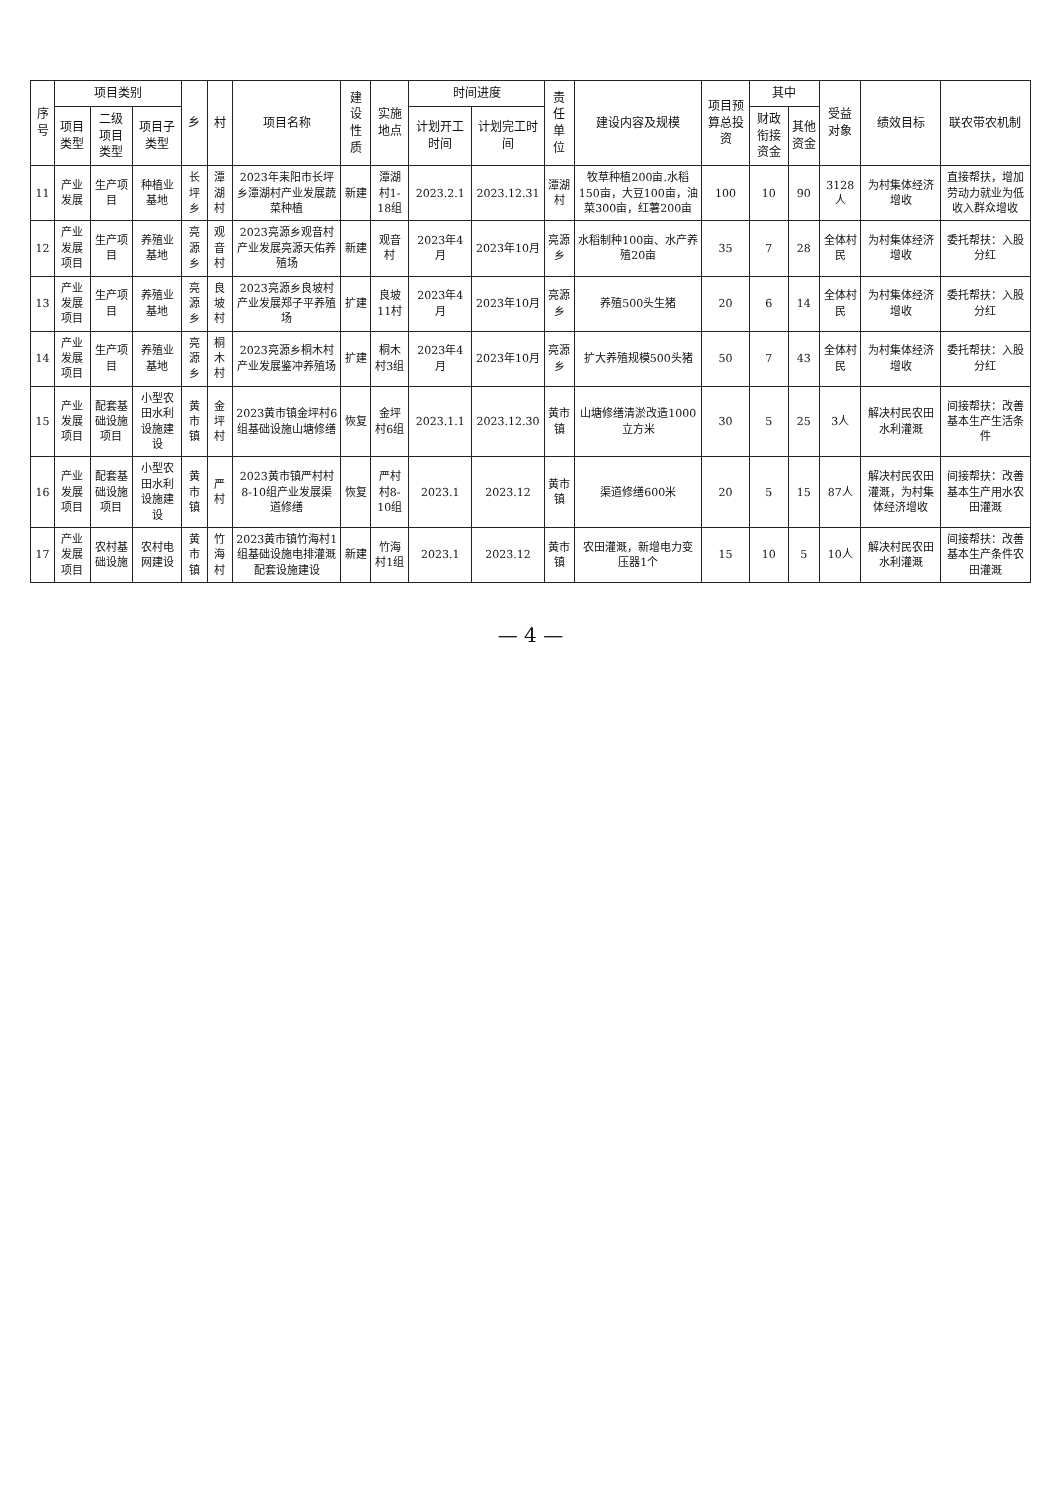| 序号 | 项目类别 | | | 乡 | 村 | 项目名称 | 建设性质 | 实施地点 | 时间进度 | | 责任单位 | 建设内容及规模 | 项目预算总投资 | 其中 | | 受益对象 | 绩效目标 | 联农带农机制 |
| --- | --- | --- | --- | --- | --- | --- | --- | --- | --- | --- | --- | --- | --- | --- | --- | --- | --- | --- |
| | 项目类型 | 二级项目类型 | 项目子类型 | | | | | | 计划开工时间 | 计划完工时间 | | | | 财政衔接资金 | 其他资金 | | | |
| 11 | 产业发展 | 生产项目 | 种植业基地 | 长坪乡 | 潭湖村 | 2023年耒阳市长坪乡潭湖村产业发展蔬菜种植 | 新建 | 潭湖村1-18组 | 2023.2.1 | 2023.12.31 | 潭湖村 | 牧草种植200亩.水稻150亩，大豆100亩，油菜300亩，红薯200亩 | 100 | 10 | 90 | 3128人 | 为村集体经济增收 | 直接帮扶，增加劳动力就业为低收入群众增收 |
| 12 | 产业发展项目 | 生产项目 | 养殖业基地 | 亮源乡 | 观音村 | 2023亮源乡观音村产业发展亮源天佑养殖场 | 新建 | 观音村 | 2023年4月 | 2023年10月 | 亮源乡 | 水稻制种100亩、水产养殖20亩 | 35 | 7 | 28 | 全体村民 | 为村集体经济增收 | 委托帮扶：入股分红 |
| 13 | 产业发展项目 | 生产项目 | 养殖业基地 | 亮源乡 | 良坡村 | 2023亮源乡良坡村产业发展郑子平养殖场 | 扩建 | 良坡11村 | 2023年4月 | 2023年10月 | 亮源乡 | 养殖500头生猪 | 20 | 6 | 14 | 全体村民 | 为村集体经济增收 | 委托帮扶：入股分红 |
| 14 | 产业发展项目 | 生产项目 | 养殖业基地 | 亮源乡 | 桐木村 | 2023亮源乡桐木村产业发展鉴冲养殖场 | 扩建 | 桐木村3组 | 2023年4月 | 2023年10月 | 亮源乡 | 扩大养殖规模500头猪 | 50 | 7 | 43 | 全体村民 | 为村集体经济增收 | 委托帮扶：入股分红 |
| 15 | 产业发展项目 | 配套基础设施项目 | 小型农田水利设施建设 | 黄市镇 | 金坪村 | 2023黄市镇金坪村6组基础设施山塘修缮 | 恢复 | 金坪村6组 | 2023.1.1 | 2023.12.30 | 黄市镇 | 山塘修缮清淤改造1000立方米 | 30 | 5 | 25 | 3人 | 解决村民农田水利灌溉 | 间接帮扶：改善基本生产生活条件 |
| 16 | 产业发展项目 | 配套基础设施项目 | 小型农田水利设施建设 | 黄市镇 | 严村 | 2023黄市镇严村村8-10组产业发展渠道修缮 | 恢复 | 严村村8-10组 | 2023.1 | 2023.12 | 黄市镇 | 渠道修缮600米 | 20 | 5 | 15 | 87人 | 解决村民农田灌溉，为村集体经济增收 | 间接帮扶：改善基本生产用水农田灌溉 |
| 17 | 产业发展项目 | 农村基础设施 | 农村电网建设 | 黄市镇 | 竹海村 | 2023黄市镇竹海村1组基础设施电排灌溉配套设施建设 | 新建 | 竹海村1组 | 2023.1 | 2023.12 | 黄市镇 | 农田灌溉，新增电力变压器1个 | 15 | 10 | 5 | 10人 | 解决村民农田水利灌溉 | 间接帮扶：改善基本生产条件农田灌溉 |
— 4 —